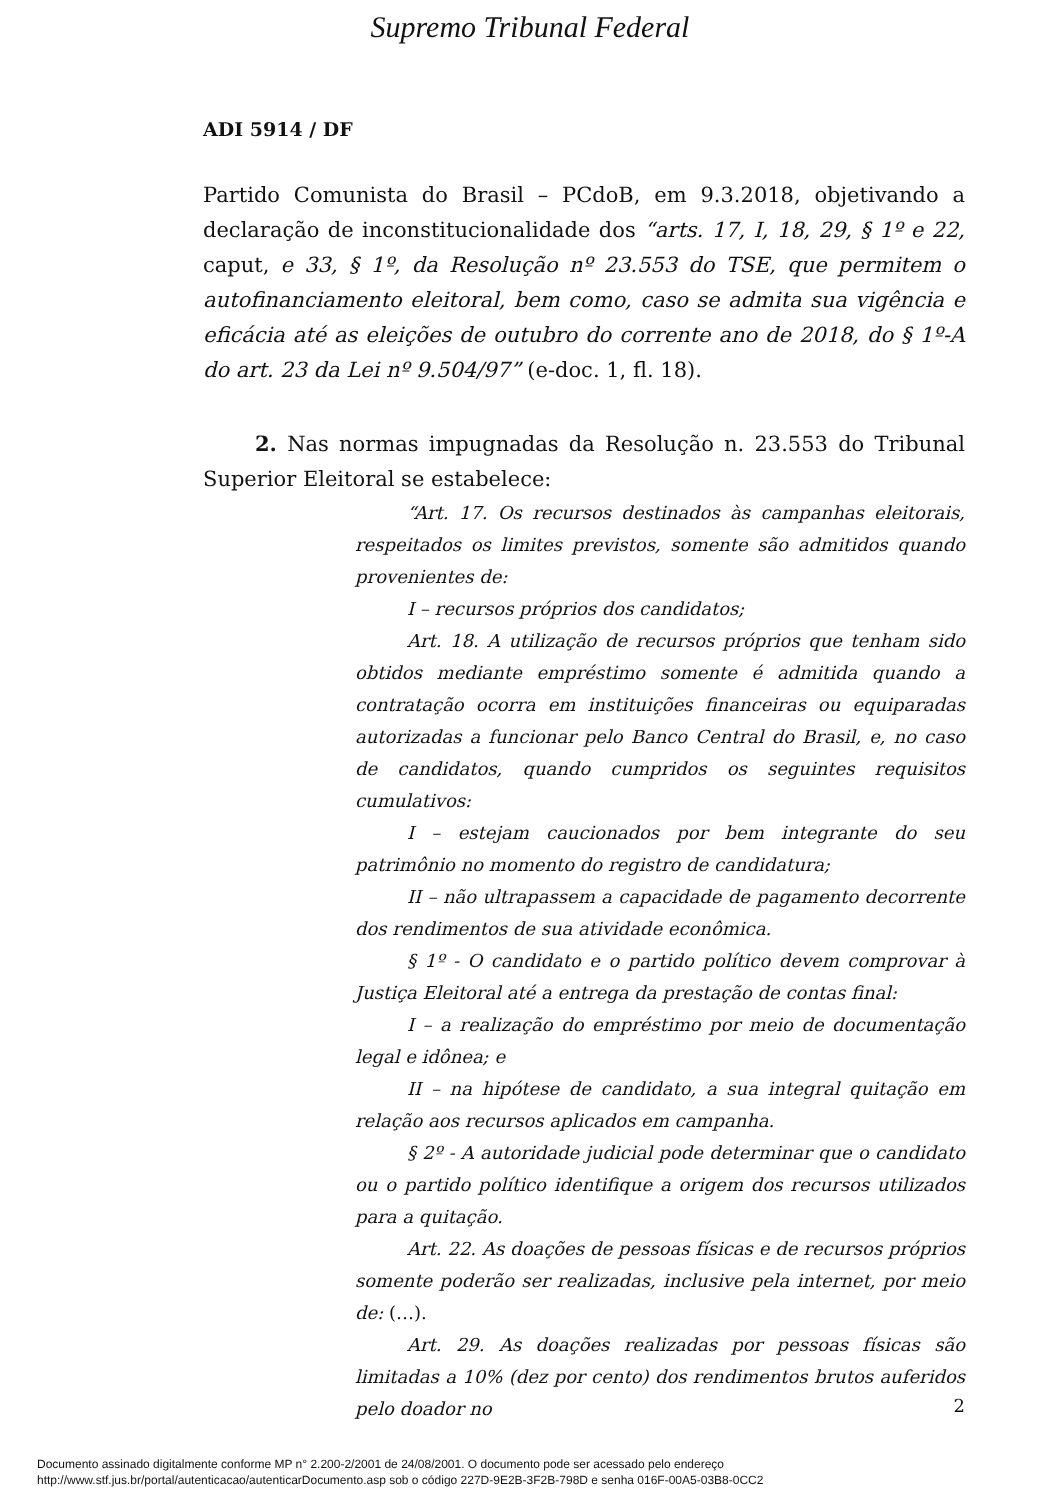Supremo Tribunal Federal
ADI 5914 / DF
Partido Comunista do Brasil – PCdoB, em 9.3.2018, objetivando a declaração de inconstitucionalidade dos “arts. 17, I, 18, 29, § 1º e 22, caput, e 33, § 1º, da Resolução nº 23.553 do TSE, que permitem o autofinanciamento eleitoral, bem como, caso se admita sua vigência e eficácia até as eleições de outubro do corrente ano de 2018, do § 1º-A do art. 23 da Lei nº 9.504/97” (e-doc. 1, fl. 18).
2. Nas normas impugnadas da Resolução n. 23.553 do Tribunal Superior Eleitoral se estabelece:
“Art. 17. Os recursos destinados às campanhas eleitorais, respeitados os limites previstos, somente são admitidos quando provenientes de:
I – recursos próprios dos candidatos;
Art. 18. A utilização de recursos próprios que tenham sido obtidos mediante empréstimo somente é admitida quando a contratação ocorra em instituições financeiras ou equiparadas autorizadas a funcionar pelo Banco Central do Brasil, e, no caso de candidatos, quando cumpridos os seguintes requisitos cumulativos:
I – estejam caucionados por bem integrante do seu patrimônio no momento do registro de candidatura;
II – não ultrapassem a capacidade de pagamento decorrente dos rendimentos de sua atividade econômica.
§ 1º - O candidato e o partido político devem comprovar à Justiça Eleitoral até a entrega da prestação de contas final:
I – a realização do empréstimo por meio de documentação legal e idônea; e
II – na hipótese de candidato, a sua integral quitação em relação aos recursos aplicados em campanha.
§ 2º - A autoridade judicial pode determinar que o candidato ou o partido político identifique a origem dos recursos utilizados para a quitação.
Art. 22. As doações de pessoas físicas e de recursos próprios somente poderão ser realizadas, inclusive pela internet, por meio de: (…).
Art. 29. As doações realizadas por pessoas físicas são limitadas a 10% (dez por cento) dos rendimentos brutos auferidos pelo doador no
2
Documento assinado digitalmente conforme MP n° 2.200-2/2001 de 24/08/2001. O documento pode ser acessado pelo endereço
http://www.stf.jus.br/portal/autenticacao/autenticarDocumento.asp sob o código 227D-9E2B-3F2B-798D e senha 016F-00A5-03B8-0CC2